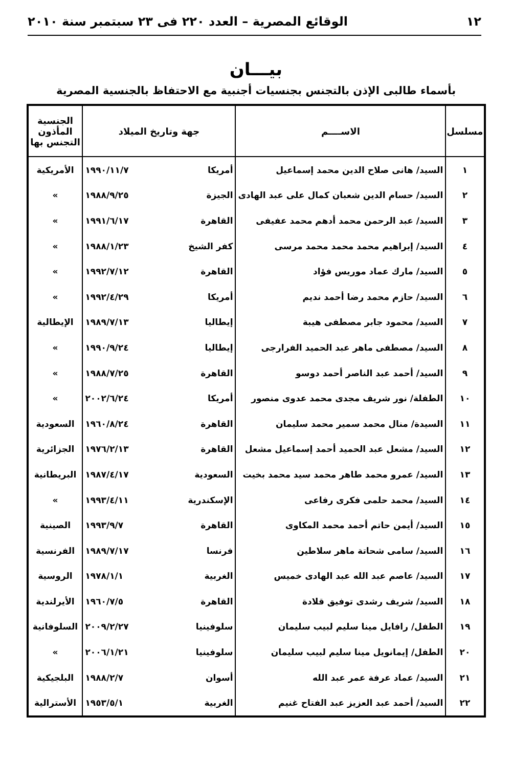١٢ الوقائع المصرية – العدد ٢٢٠ فى ٢٣ سبتمبر سنة ٢٠١٠
بيـــان
بأسماء طالبى الإذن بالتجنس بجنسيات أجنبية مع الاحتفاظ بالجنسية المصرية
| مسلسل | الاســــم | جهة وتاريخ الميلاد | الجنسية المأذون التجنس بها |
| --- | --- | --- | --- |
| ١ | السيد/ هانى صلاح الدين محمد إسماعيل | أمريكا ١٩٩٠/١١/٧ | الأمريكية |
| ٢ | السيد/ حسام الدين شعبان كمال على عبد الهادى | الجيزة ١٩٨٨/٩/٢٥ | » |
| ٣ | السيد/ عبد الرحمن محمد أدهم محمد عفيفى | القاهرة ١٩٩١/٦/١٧ | » |
| ٤ | السيد/ إبراهيم محمد محمد محمد مرسى | كفر الشيخ ١٩٨٨/١/٢٣ | » |
| ٥ | السيد/ مارك عماد موريس فؤاد | القاهرة ١٩٩٢/٧/١٢ | » |
| ٦ | السيد/ حازم محمد رضا أحمد نديم | أمريكا ١٩٩٢/٤/٢٩ | » |
| ٧ | السيد/ محمود جابر مصطفى هيبة | إيطاليا ١٩٨٩/٧/١٣ | الإيطالية |
| ٨ | السيد/ مصطفى ماهر عبد الحميد الفرارجى | إيطاليا ١٩٩٠/٩/٢٤ | » |
| ٩ | السيد/ أحمد عبد الناصر أحمد دوسو | القاهرة ١٩٨٨/٧/٢٥ | » |
| ١٠ | الطفلة/ نور شريف مجدى محمد عدوى منصور | أمريكا ٢٠٠٢/٦/٢٤ | » |
| ١١ | السيدة/ منال محمد سمير محمد سليمان | القاهرة ١٩٦٠/٨/٢٤ | السعودية |
| ١٢ | السيد/ مشعل عبد الحميد أحمد إسماعيل مشعل | القاهرة ١٩٧٦/٢/١٣ | الجزائرية |
| ١٣ | السيد/ عمرو محمد طاهر محمد سيد محمد بخيت | السعودية ١٩٨٧/٤/١٧ | البريطانية |
| ١٤ | السيد/ محمد حلمى فكرى رفاعى | الإسكندرية ١٩٩٣/٤/١١ | » |
| ١٥ | السيد/ أيمن حاتم أحمد محمد المكاوى | القاهرة ١٩٩٣/٩/٧ | الصينية |
| ١٦ | السيد/ سامى شحاتة ماهر سلاطين | فرنسا ١٩٨٩/٧/١٧ | الفرنسية |
| ١٧ | السيد/ عاصم عبد الله عبد الهادى خميس | الغربية ١٩٧٨/١/١ | الروسية |
| ١٨ | السيد/ شريف رشدى توفيق قلادة | القاهرة ١٩٦٠/٧/٥ | الأيرلندية |
| ١٩ | الطفل/ رافايل مينا سليم لبيب سليمان | سلوفينيا ٢٠٠٩/٢/٢٧ | السلوفانية |
| ٢٠ | الطفل/ إيمانويل مينا سليم لبيب سليمان | سلوفينيا ٢٠٠٦/١/٢١ | » |
| ٢١ | السيد/ عماد عرفة عمر عبد الله | أسوان ١٩٨٨/٢/٧ | البلجيكية |
| ٢٢ | السيد/ أحمد عبد العزيز عبد الفتاح غنيم | الغربية ١٩٥٣/٥/١ | الأسترالية |